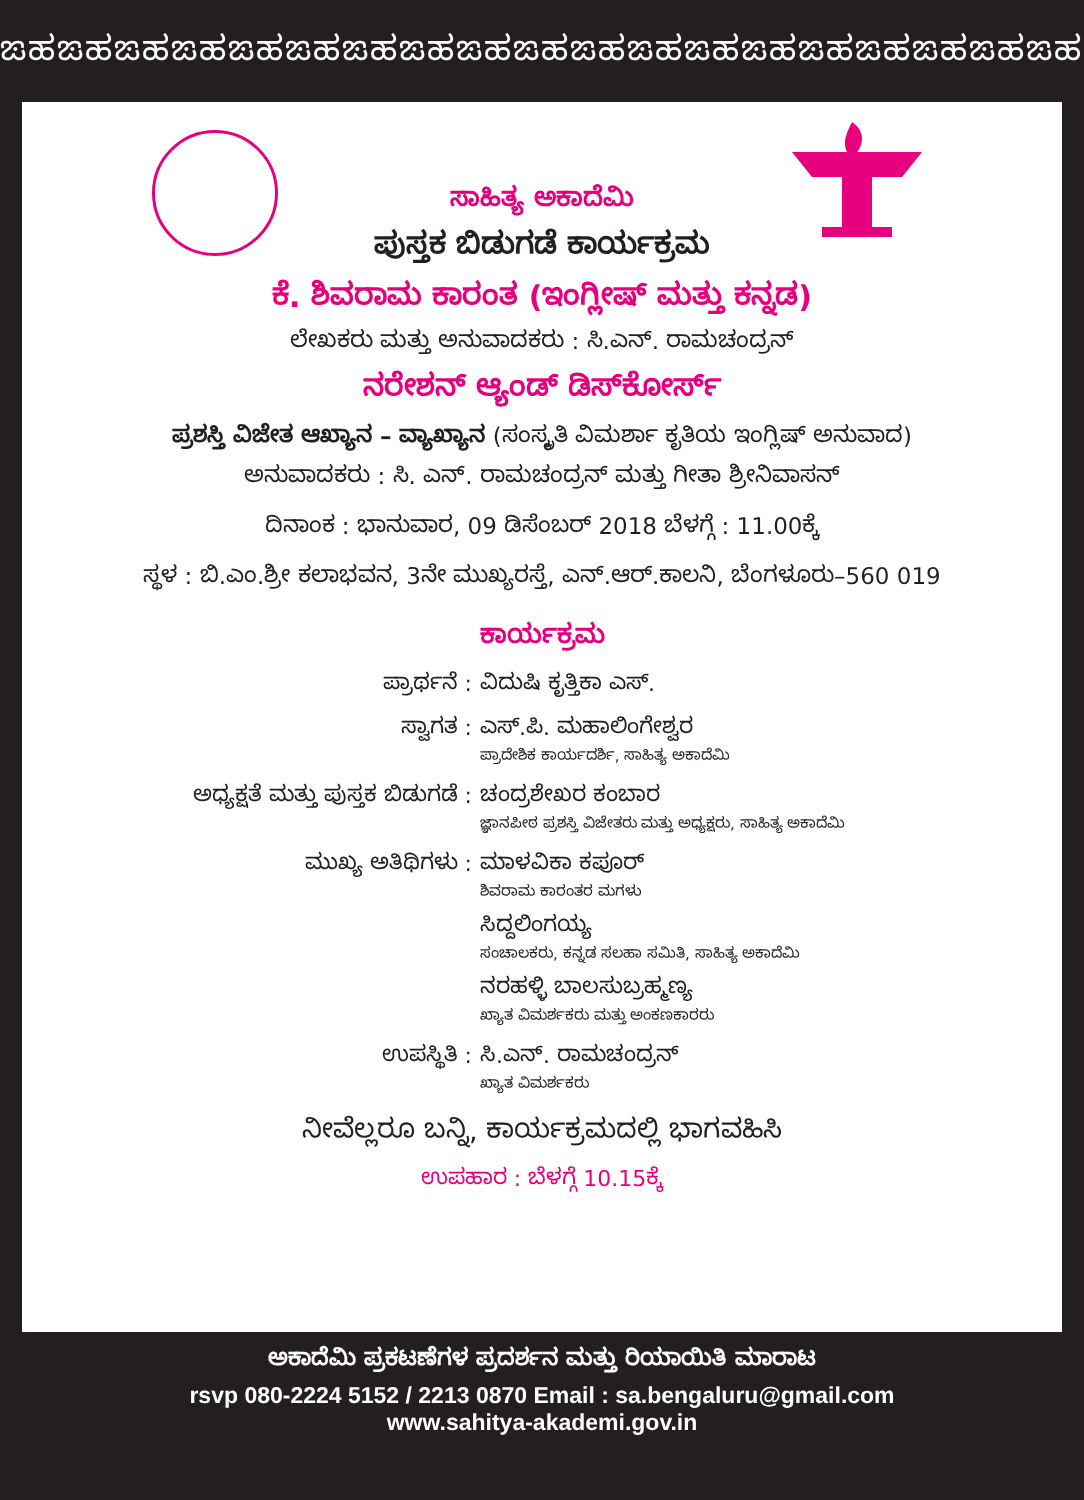ಙಹಙಹಙಹಙಹಙಹಙಹಙಹಙಹಙಹಙಹಙಹಙಹಙಹಙಹಙಹಙಹಙಹಙಹಙಹ
ಸಾಹಿತ್ಯ ಅಕಾದೆಮಿ
ಪುಸ್ತಕ ಬಿಡುಗಡೆ ಕಾರ್ಯಕ್ರಮ
ಕೆ. ಶಿವರಾಮ ಕಾರಂತ (ಇಂಗ್ಲೀಷ್ ಮತ್ತು ಕನ್ನಡ)
ಲೇಖಕರು ಮತ್ತು ಅನುವಾದಕರು : ಸಿ.ಎನ್. ರಾಮಚಂದ್ರನ್
ನರೇಶನ್ ಆ್ಯಂಡ್ ಡಿಸ್‌ಕೋರ್ಸ್
ಪ್ರಶಸ್ತಿ ವಿಜೇತ ಆಖ್ಯಾನ – ವ್ಯಾಖ್ಯಾನ (ಸಂಸ್ಕೃತಿ ವಿಮರ್ಶಾ ಕೃತಿಯ ಇಂಗ್ಲಿಷ್ ಅನುವಾದ)
ಅನುವಾದಕರು : ಸಿ. ಎನ್. ರಾಮಚಂದ್ರನ್ ಮತ್ತು ಗೀತಾ ಶ್ರೀನಿವಾಸನ್
ದಿನಾಂಕ : ಭಾನುವಾರ, 09 ಡಿಸೆಂಬರ್ 2018 ಬೆಳಗ್ಗೆ : 11.00ಕ್ಕೆ
ಸ್ಥಳ : ಬಿ.ಎಂ.ಶ್ರೀ ಕಲಾಭವನ, 3ನೇ ಮುಖ್ಯರಸ್ತೆ, ಎನ್.ಆರ್.ಕಾಲನಿ, ಬೆಂಗಳೂರು–560 019
ಕಾರ್ಯಕ್ರಮ
ಪ್ರಾರ್ಥನೆ : ವಿದುಷಿ ಕೃತ್ತಿಕಾ ಎಸ್.
ಸ್ವಾಗತ : ಎಸ್.ಪಿ. ಮಹಾಲಿಂಗೇಶ್ವರ
ಪ್ರಾದೇಶಿಕ ಕಾರ್ಯದರ್ಶಿ, ಸಾಹಿತ್ಯ ಅಕಾದೆಮಿ
ಅಧ್ಯಕ್ಷತೆ ಮತ್ತು ಪುಸ್ತಕ ಬಿಡುಗಡೆ :
ಚಂದ್ರಶೇಖರ ಕಂಬಾರ
ಜ್ಞಾನಪೀಠ ಪ್ರಶಸ್ತಿ ವಿಜೇತರು ಮತ್ತು ಅಧ್ಯಕ್ಷರು, ಸಾಹಿತ್ಯ ಅಕಾದೆಮಿ
ಮುಖ್ಯ ಅತಿಥಿಗಳು : ಮಾಳವಿಕಾ ಕಪೂರ್
ಶಿವರಾಮ ಕಾರಂತರ ಮಗಳು
ಸಿದ್ದಲಿಂಗಯ್ಯ
ಸಂಚಾಲಕರು, ಕನ್ನಡ ಸಲಹಾ ಸಮಿತಿ, ಸಾಹಿತ್ಯ ಅಕಾದೆಮಿ
ನರಹಳ್ಳಿ ಬಾಲಸುಬ್ರಹ್ಮಣ್ಯ
ಖ್ಯಾತ ವಿಮರ್ಶಕರು ಮತ್ತು ಅಂಕಣಕಾರರು
ಉಪಸ್ಥಿತಿ : ಸಿ.ಎನ್. ರಾಮಚಂದ್ರನ್
ಖ್ಯಾತ ವಿಮರ್ಶಕರು
ನೀವೆಲ್ಲರೂ ಬನ್ನಿ, ಕಾರ್ಯಕ್ರಮದಲ್ಲಿ ಭಾಗವಹಿಸಿ
ಉಪಹಾರ : ಬೆಳಗ್ಗೆ 10.15ಕ್ಕೆ
ಅಕಾದೆಮಿ ಪ್ರಕಟಣೆಗಳ ಪ್ರದರ್ಶನ ಮತ್ತು ರಿಯಾಯಿತಿ ಮಾರಾಟ
rsvp 080-2224 5152 / 2213 0870 Email : sa.bengaluru@gmail.com
www.sahitya-akademi.gov.in